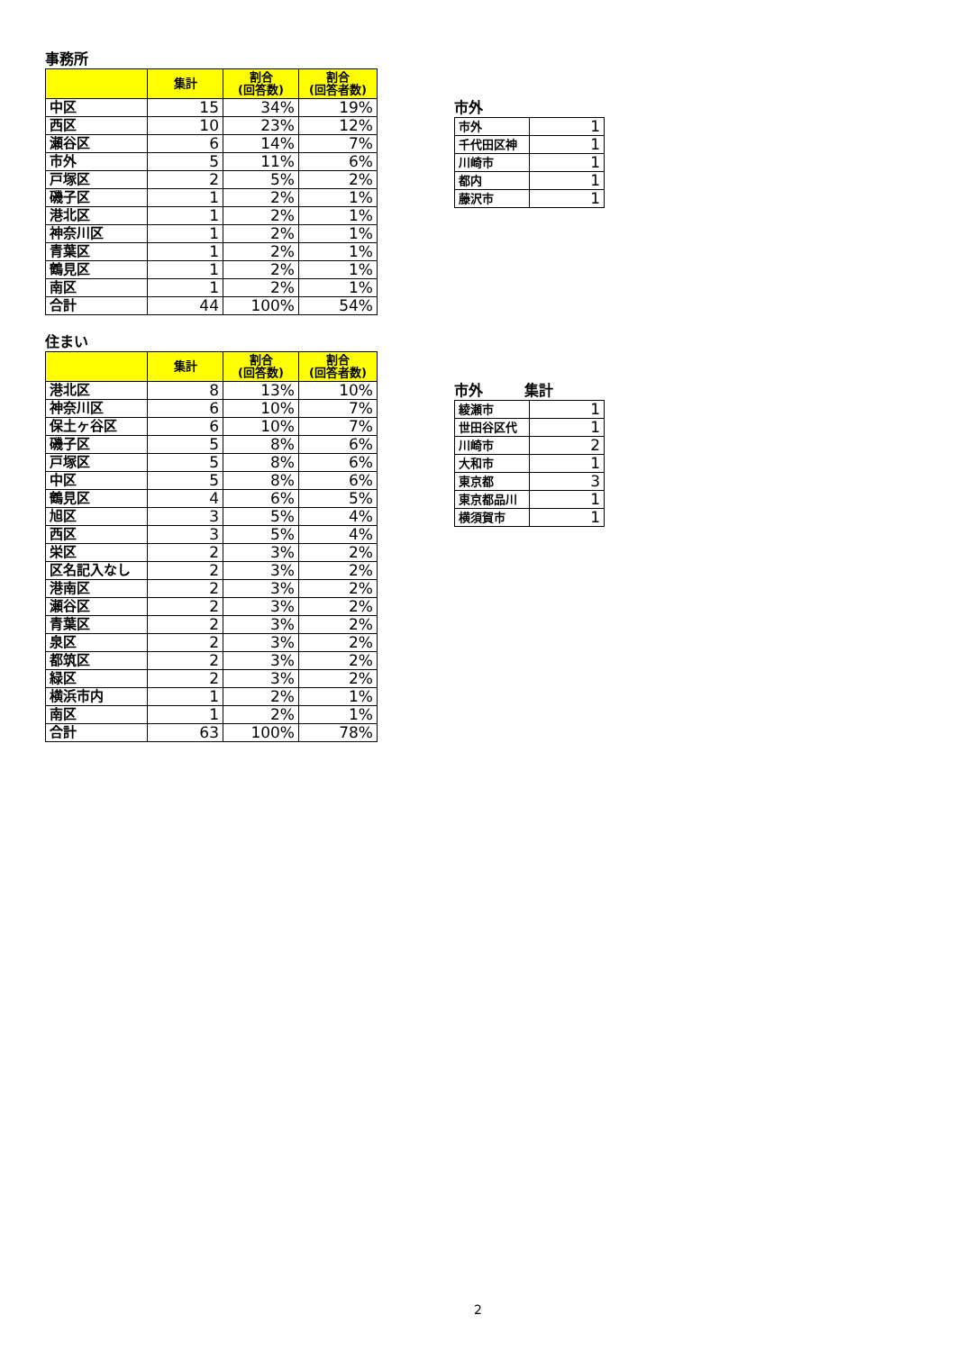事務所
| | 集計 | 割合 (回答数) | 割合 (回答者数) |
| --- | --- | --- | --- |
| 中区 | 15 | 34% | 19% |
| 西区 | 10 | 23% | 12% |
| 瀬谷区 | 6 | 14% | 7% |
| 市外 | 5 | 11% | 6% |
| 戸塚区 | 2 | 5% | 2% |
| 磯子区 | 1 | 2% | 1% |
| 港北区 | 1 | 2% | 1% |
| 神奈川区 | 1 | 2% | 1% |
| 青葉区 | 1 | 2% | 1% |
| 鶴見区 | 1 | 2% | 1% |
| 南区 | 1 | 2% | 1% |
| 合計 | 44 | 100% | 54% |
市外
| 市外 | 1 |
| 千代田区神 | 1 |
| 川崎市 | 1 |
| 都内 | 1 |
| 藤沢市 | 1 |
住まい
| | 集計 | 割合 (回答数) | 割合 (回答者数) |
| --- | --- | --- | --- |
| 港北区 | 8 | 13% | 10% |
| 神奈川区 | 6 | 10% | 7% |
| 保土ヶ谷区 | 6 | 10% | 7% |
| 磯子区 | 5 | 8% | 6% |
| 戸塚区 | 5 | 8% | 6% |
| 中区 | 5 | 8% | 6% |
| 鶴見区 | 4 | 6% | 5% |
| 旭区 | 3 | 5% | 4% |
| 西区 | 3 | 5% | 4% |
| 栄区 | 2 | 3% | 2% |
| 区名記入なし | 2 | 3% | 2% |
| 港南区 | 2 | 3% | 2% |
| 瀬谷区 | 2 | 3% | 2% |
| 青葉区 | 2 | 3% | 2% |
| 泉区 | 2 | 3% | 2% |
| 都筑区 | 2 | 3% | 2% |
| 緑区 | 2 | 3% | 2% |
| 横浜市内 | 1 | 2% | 1% |
| 南区 | 1 | 2% | 1% |
| 合計 | 63 | 100% | 78% |
市外 集計
| 綾瀬市 | 1 |
| 世田谷区代 | 1 |
| 川崎市 | 2 |
| 大和市 | 1 |
| 東京都 | 3 |
| 東京都品川 | 1 |
| 横須賀市 | 1 |
2